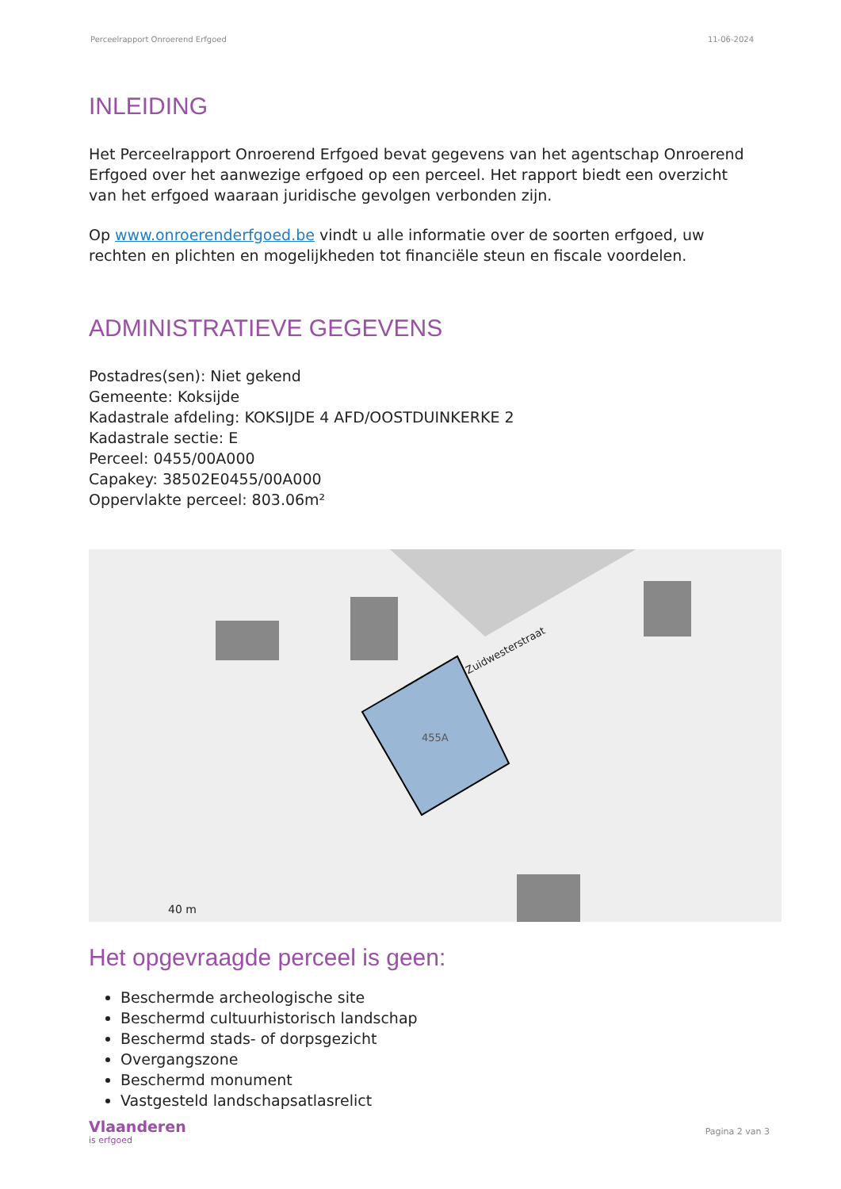Perceelrapport Onroerend Erfgoed 11-06-2024
INLEIDING
Het Perceelrapport Onroerend Erfgoed bevat gegevens van het agentschap Onroerend Erfgoed over het aanwezige erfgoed op een perceel. Het rapport biedt een overzicht van het erfgoed waaraan juridische gevolgen verbonden zijn.
Op www.onroerenderfgoed.be vindt u alle informatie over de soorten erfgoed, uw rechten en plichten en mogelijkheden tot financiële steun en fiscale voordelen.
ADMINISTRATIEVE GEGEVENS
Postadres(sen): Niet gekend
Gemeente: Koksijde
Kadastrale afdeling: KOKSIJDE 4 AFD/OOSTDUINKERKE 2
Kadastrale sectie: E
Perceel: 0455/00A000
Capakey: 38502E0455/00A000
Oppervlakte perceel: 803.06m²
455A
Zuidwesterstraat
40 m
Het opgevraagde perceel is geen:
Beschermde archeologische site
Beschermd cultuurhistorisch landschap
Beschermd stads- of dorpsgezicht
Overgangszone
Beschermd monument
Vastgesteld landschapsatlasrelict
Vlaanderen
is erfgoed
Pagina 2 van 3